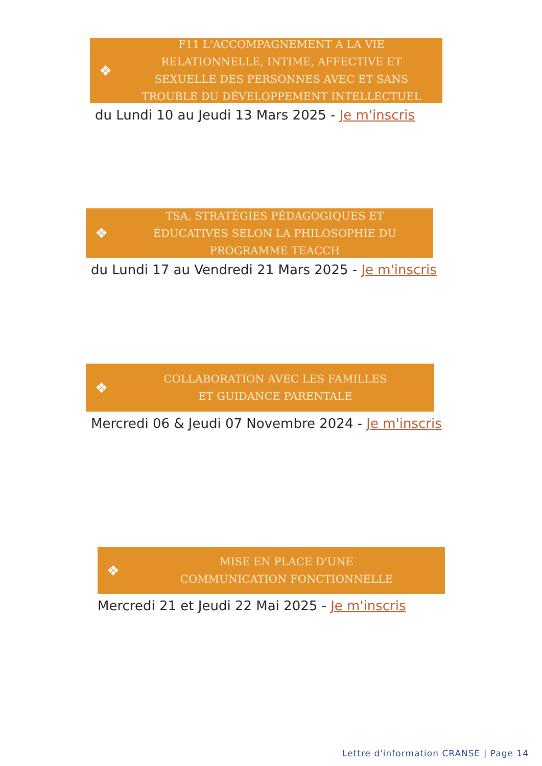❖
F11 L'ACCOMPAGNEMENT A LA VIE
RELATIONNELLE, INTIME, AFFECTIVE ET
SEXUELLE DES PERSONNES AVEC ET SANS
TROUBLE DU DÉVELOPPEMENT INTELLECTUEL
du Lundi 10 au Jeudi 13 Mars 2025 - Je m'inscris
❖
TSA, STRATÉGIES PÉDAGOGIQUES ET
ÉDUCATIVES SELON LA PHILOSOPHIE DU
PROGRAMME TEACCH
du Lundi 17 au Vendredi 21 Mars 2025 - Je m'inscris
❖
COLLABORATION AVEC LES FAMILLES
ET GUIDANCE PARENTALE
Mercredi 06 & Jeudi 07 Novembre 2024 - Je m'inscris
❖
MISE EN PLACE D'UNE
COMMUNICATION FONCTIONNELLE
Mercredi 21 et Jeudi 22 Mai 2025 - Je m'inscris
Lettre d'information CRANSE | Page 14